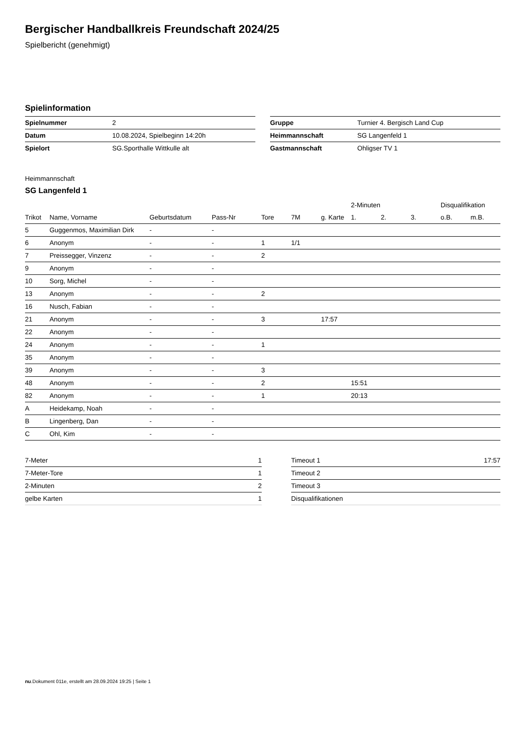Bergischer Handballkreis Freundschaft 2024/25
Spielbericht (genehmigt)
Spielinformation
| Spielnummer | 2 |
| Datum | 10.08.2024, Spielbeginn 14:20h |
| Spielort | SG.Sporthalle Wittkulle alt |
| Gruppe | Turnier 4. Bergisch Land Cup |
| Heimmannschaft | SG Langenfeld 1 |
| Gastmannschaft | Ohligser TV 1 |
Heimmannschaft
SG Langenfeld 1
| | | | | | | | 2-Minuten | | | Disqualifikation | |
| --- | --- | --- | --- | --- | --- | --- | --- | --- | --- | --- | --- |
| Trikot | Name, Vorname | Geburtsdatum | Pass-Nr | Tore | 7M | g. Karte | 1. | 2. | 3. | o.B. | m.B. |
| 5 | Guggenmos, Maximilian Dirk | - | - | | | | | | | | |
| 6 | Anonym | - | - | 1 | 1/1 | | | | | | |
| 7 | Preissegger, Vinzenz | - | - | 2 | | | | | | | |
| 9 | Anonym | - | - | | | | | | | | |
| 10 | Sorg, Michel | - | - | | | | | | | | |
| 13 | Anonym | - | - | 2 | | | | | | | |
| 16 | Nusch, Fabian | - | - | | | | | | | | |
| 21 | Anonym | - | - | 3 | | 17:57 | | | | | |
| 22 | Anonym | - | - | | | | | | | | |
| 24 | Anonym | - | - | 1 | | | | | | | |
| 35 | Anonym | - | - | | | | | | | | |
| 39 | Anonym | - | - | 3 | | | | | | | |
| 48 | Anonym | - | - | 2 | | | 15:51 | | | | |
| 82 | Anonym | - | - | 1 | | | 20:13 | | | | |
| A | Heidekamp, Noah | - | - | | | | | | | | |
| B | Lingenberg, Dan | - | - | | | | | | | | |
| C | Ohl, Kim | - | - | | | | | | | | |
| 7-Meter | 1 |
| 7-Meter-Tore | 1 |
| 2-Minuten | 2 |
| gelbe Karten | 1 |
| Timeout 1 | 17:57 |
| Timeout 2 | |
| Timeout 3 | |
| Disqualifikationen | |
nu.Dokument 011e, erstellt am 28.09.2024 19:25 | Seite 1